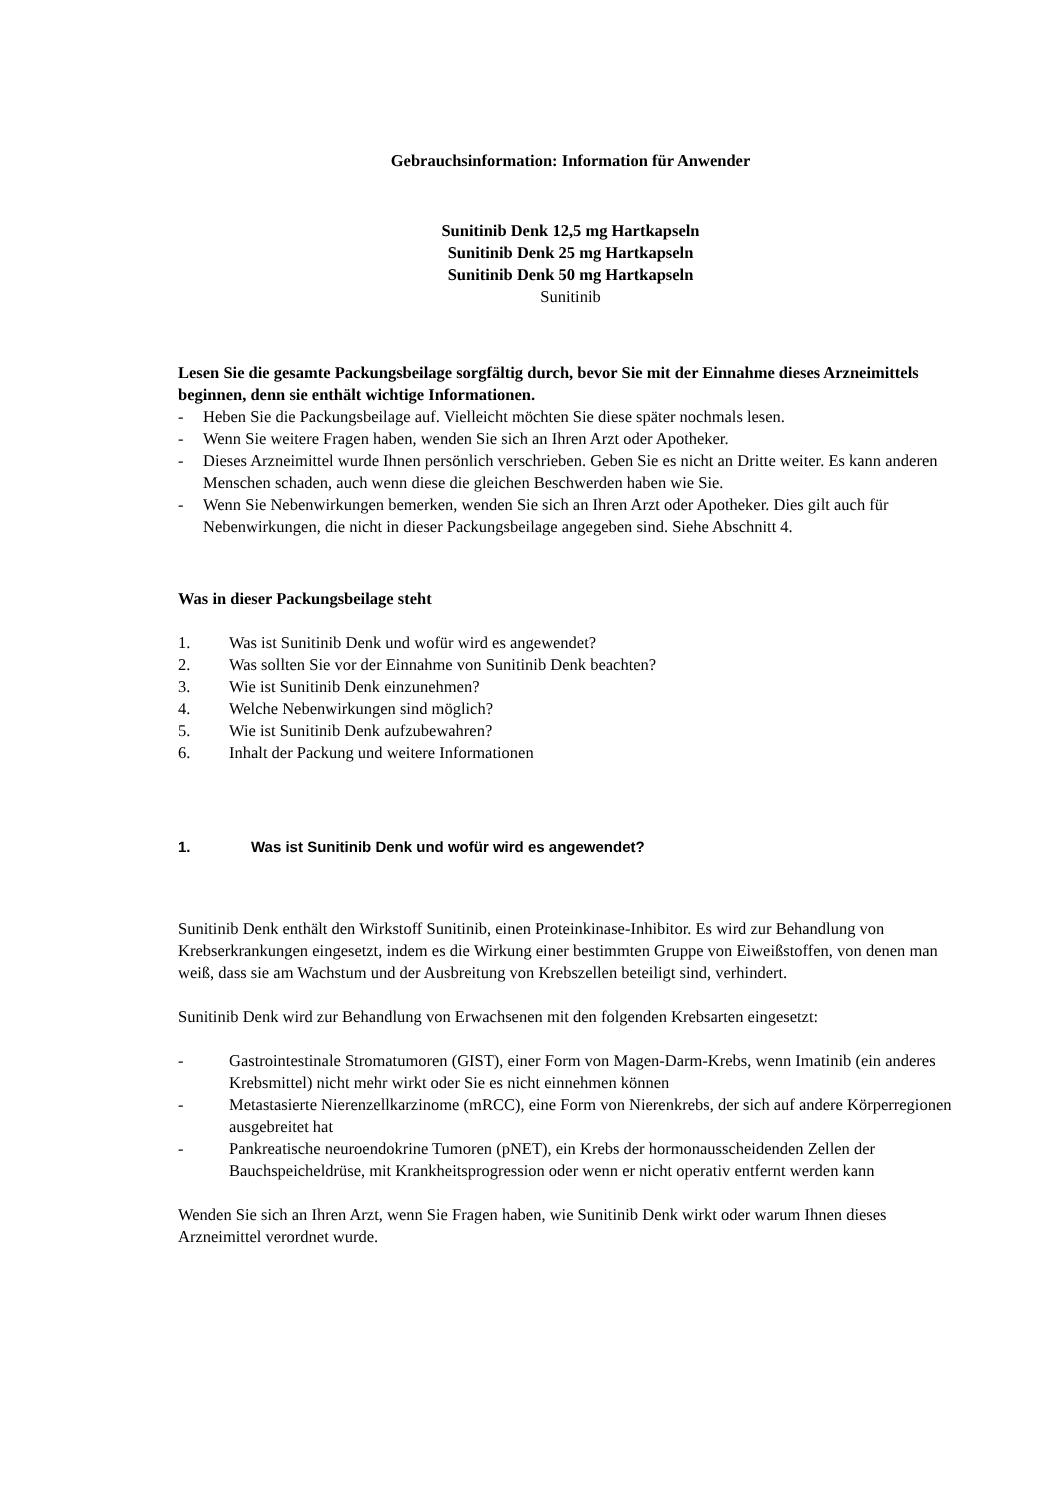Gebrauchsinformation: Information für Anwender
Sunitinib Denk 12,5 mg Hartkapseln
Sunitinib Denk 25 mg Hartkapseln
Sunitinib Denk 50 mg Hartkapseln
Sunitinib
Lesen Sie die gesamte Packungsbeilage sorgfältig durch, bevor Sie mit der Einnahme dieses Arzneimittels beginnen, denn sie enthält wichtige Informationen.
- Heben Sie die Packungsbeilage auf. Vielleicht möchten Sie diese später nochmals lesen.
- Wenn Sie weitere Fragen haben, wenden Sie sich an Ihren Arzt oder Apotheker.
- Dieses Arzneimittel wurde Ihnen persönlich verschrieben. Geben Sie es nicht an Dritte weiter. Es kann anderen Menschen schaden, auch wenn diese die gleichen Beschwerden haben wie Sie.
- Wenn Sie Nebenwirkungen bemerken, wenden Sie sich an Ihren Arzt oder Apotheker. Dies gilt auch für Nebenwirkungen, die nicht in dieser Packungsbeilage angegeben sind. Siehe Abschnitt 4.
Was in dieser Packungsbeilage steht
1. Was ist Sunitinib Denk und wofür wird es angewendet?
2. Was sollten Sie vor der Einnahme von Sunitinib Denk beachten?
3. Wie ist Sunitinib Denk einzunehmen?
4. Welche Nebenwirkungen sind möglich?
5. Wie ist Sunitinib Denk aufzubewahren?
6. Inhalt der Packung und weitere Informationen
1. Was ist Sunitinib Denk und wofür wird es angewendet?
Sunitinib Denk enthält den Wirkstoff Sunitinib, einen Proteinkinase-Inhibitor. Es wird zur Behandlung von Krebserkrankungen eingesetzt, indem es die Wirkung einer bestimmten Gruppe von Eiweißstoffen, von denen man weiß, dass sie am Wachstum und der Ausbreitung von Krebszellen beteiligt sind, verhindert.
Sunitinib Denk wird zur Behandlung von Erwachsenen mit den folgenden Krebsarten eingesetzt:
- Gastrointestinale Stromatumoren (GIST), einer Form von Magen-Darm-Krebs, wenn Imatinib (ein anderes Krebsmittel) nicht mehr wirkt oder Sie es nicht einnehmen können
- Metastasierte Nierenzellkarzinome (mRCC), eine Form von Nierenkrebs, der sich auf andere Körperregionen ausgebreitet hat
- Pankreatische neuroendokrine Tumoren (pNET), ein Krebs der hormonausscheidenden Zellen der Bauchspeicheldrüse, mit Krankheitsprogression oder wenn er nicht operativ entfernt werden kann
Wenden Sie sich an Ihren Arzt, wenn Sie Fragen haben, wie Sunitinib Denk wirkt oder warum Ihnen dieses Arzneimittel verordnet wurde.